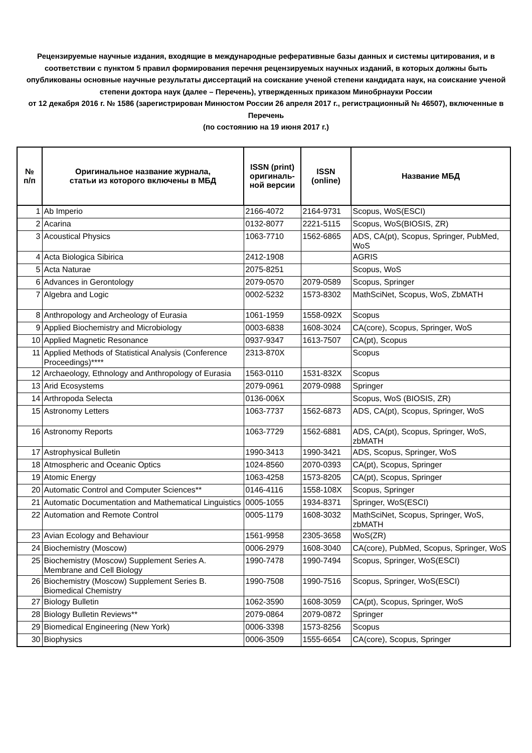Рецензируемые научные издания, входящие в международные реферативные базы данных и системы цитирования, и в соответствии с пунктом 5 правил формирования перечня рецензируемых научных изданий, в которых должны быть опубликованы основные научные результаты диссертаций на соискание ученой степени кандидата наук, на соискание ученой степени доктора наук (далее – Перечень), утвержденных приказом Минобрнауки России
от 12 декабря 2016 г. № 1586 (зарегистрирован Минюстом России 26 апреля 2017 г., регистрационный № 46507), включенные в Перечень
(по состоянию на 19 июня 2017 г.)
| № п/п | Оригинальное название журнала, статьи из которого включены в МБД | ISSN (print) оригиналь- ной версии | ISSN (online) | Название МБД |
| --- | --- | --- | --- | --- |
| 1 | Ab Imperio | 2166-4072 | 2164-9731 | Scopus, WoS(ESCI) |
| 2 | Acarina | 0132-8077 | 2221-5115 | Scopus, WoS(BIOSIS, ZR) |
| 3 | Acoustical Physics | 1063-7710 | 1562-6865 | ADS, CA(pt), Scopus, Springer, PubMed, WoS |
| 4 | Acta Biologica Sibirica | 2412-1908 | | AGRIS |
| 5 | Acta Naturae | 2075-8251 | | Scopus, WoS |
| 6 | Advances in Gerontology | 2079-0570 | 2079-0589 | Scopus, Springer |
| 7 | Algebra and Logic | 0002-5232 | 1573-8302 | MathSciNet, Scopus, WoS, ZbMATH |
| 8 | Anthropology and Archeology of Eurasia | 1061-1959 | 1558-092X | Scopus |
| 9 | Applied Biochemistry and Microbiology | 0003-6838 | 1608-3024 | CA(core), Scopus, Springer, WoS |
| 10 | Applied Magnetic Resonance | 0937-9347 | 1613-7507 | CA(pt), Scopus |
| 11 | Applied Methods of Statistical Analysis (Conference Proceedings)**** | 2313-870X | | Scopus |
| 12 | Archaeology, Ethnology and Anthropology of Eurasia | 1563-0110 | 1531-832X | Scopus |
| 13 | Arid Ecosystems | 2079-0961 | 2079-0988 | Springer |
| 14 | Arthropoda Selecta | 0136-006X | | Scopus, WoS (BIOSIS, ZR) |
| 15 | Astronomy Letters | 1063-7737 | 1562-6873 | ADS, CA(pt), Scopus, Springer, WoS |
| 16 | Astronomy Reports | 1063-7729 | 1562-6881 | ADS, CA(pt), Scopus, Springer, WoS, zbMATH |
| 17 | Astrophysical Bulletin | 1990-3413 | 1990-3421 | ADS, Scopus, Springer, WoS |
| 18 | Atmospheric and Oceanic Optics | 1024-8560 | 2070-0393 | CA(pt), Scopus, Springer |
| 19 | Atomic Energy | 1063-4258 | 1573-8205 | CA(pt), Scopus, Springer |
| 20 | Automatic Control and Computer Sciences** | 0146-4116 | 1558-108X | Scopus, Springer |
| 21 | Automatic Documentation and Mathematical Linguistics | 0005-1055 | 1934-8371 | Springer, WoS(ESCI) |
| 22 | Automation and Remote Control | 0005-1179 | 1608-3032 | MathSciNet, Scopus, Springer, WoS, zbMATH |
| 23 | Avian Ecology and Behaviour | 1561-9958 | 2305-3658 | WoS(ZR) |
| 24 | Biochemistry (Moscow) | 0006-2979 | 1608-3040 | CA(core), PubMed, Scopus, Springer, WoS |
| 25 | Biochemistry (Moscow) Supplement Series A. Membrane and Cell Biology | 1990-7478 | 1990-7494 | Scopus, Springer, WoS(ESCI) |
| 26 | Biochemistry (Moscow) Supplement Series B. Biomedical Chemistry | 1990-7508 | 1990-7516 | Scopus, Springer, WoS(ESCI) |
| 27 | Biology Bulletin | 1062-3590 | 1608-3059 | CA(pt), Scopus, Springer, WoS |
| 28 | Biology Bulletin Reviews** | 2079-0864 | 2079-0872 | Springer |
| 29 | Biomedical Engineering (New York) | 0006-3398 | 1573-8256 | Scopus |
| 30 | Biophysics | 0006-3509 | 1555-6654 | CA(core), Scopus, Springer |